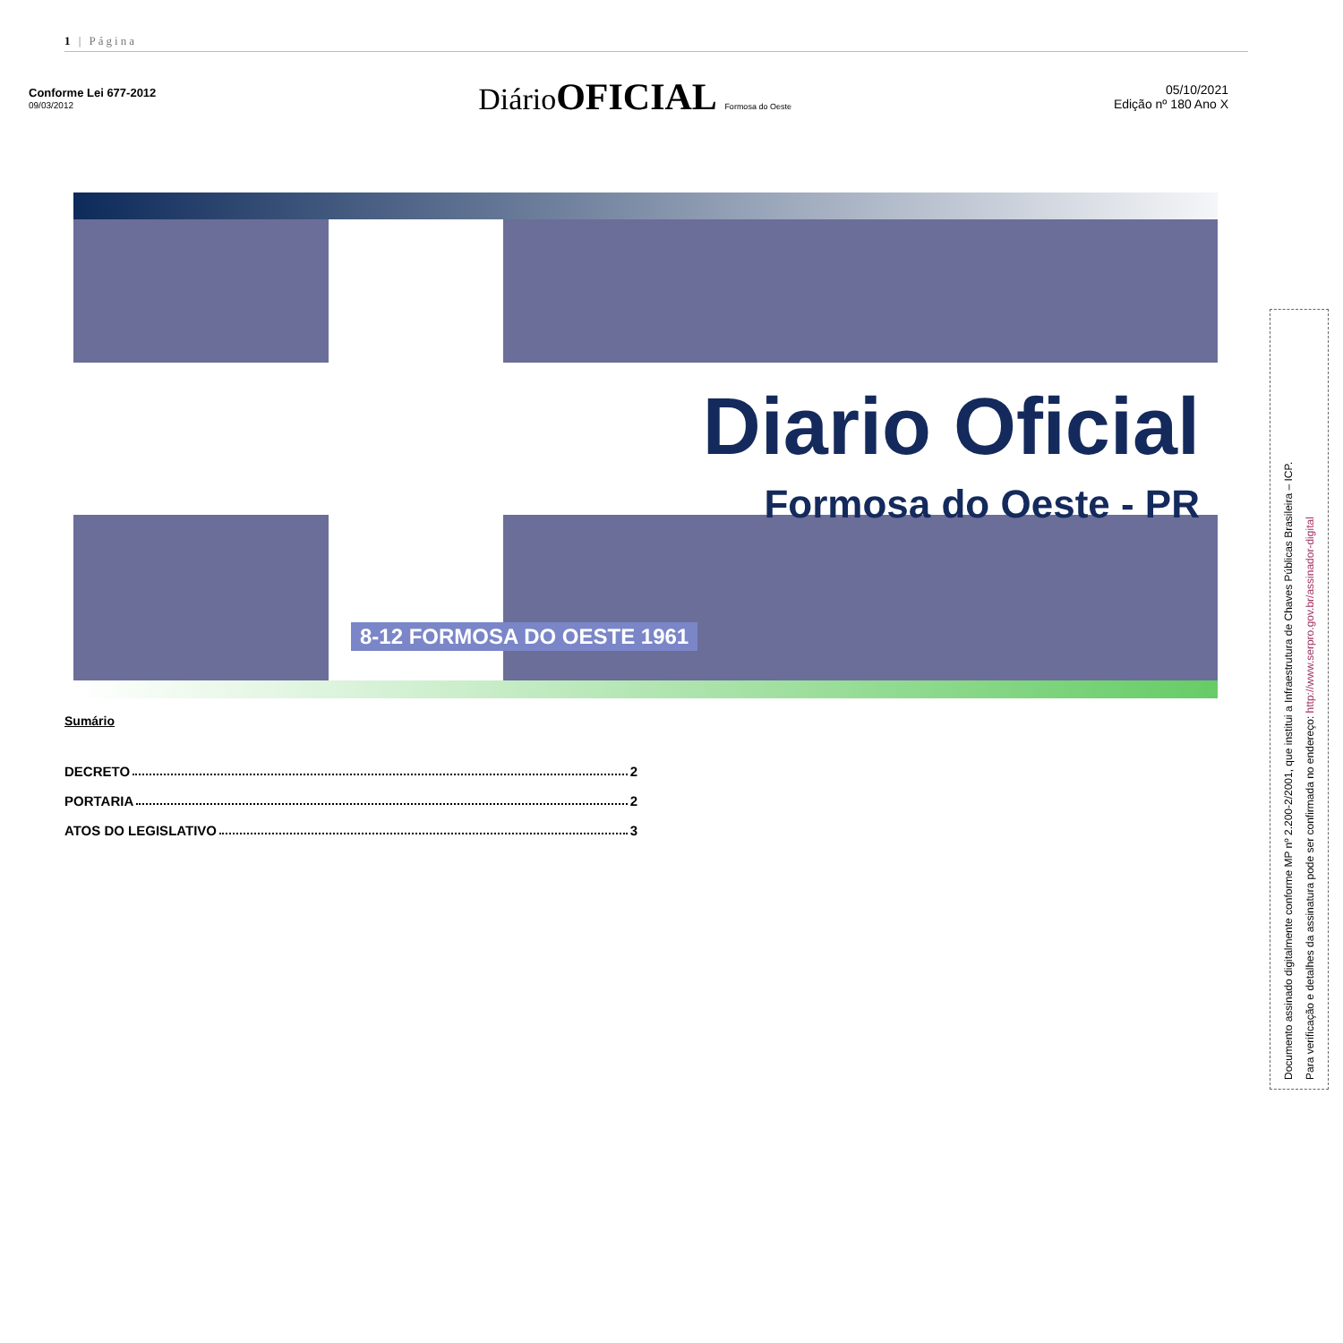1 | Página
Conforme Lei 677-2012
09/03/2012
DiárioOFICIAL Formosa do Oeste
05/10/2021
Edição nº 180 Ano X
Diario Oficial
Formosa do Oeste - PR
8-12 FORMOSA DO OESTE 1961
Sumário
DECRETO 2
PORTARIA 2
ATOS DO LEGISLATIVO 3
Documento assinado digitalmente conforme MP nº 2.200-2/2001, que institui a Infraestrutura de Chaves Públicas Brasileira – ICP.
Para verificação e detalhes da assinatura pode ser confirmada no endereço: http://www.serpro.gov.br/assinador-digital